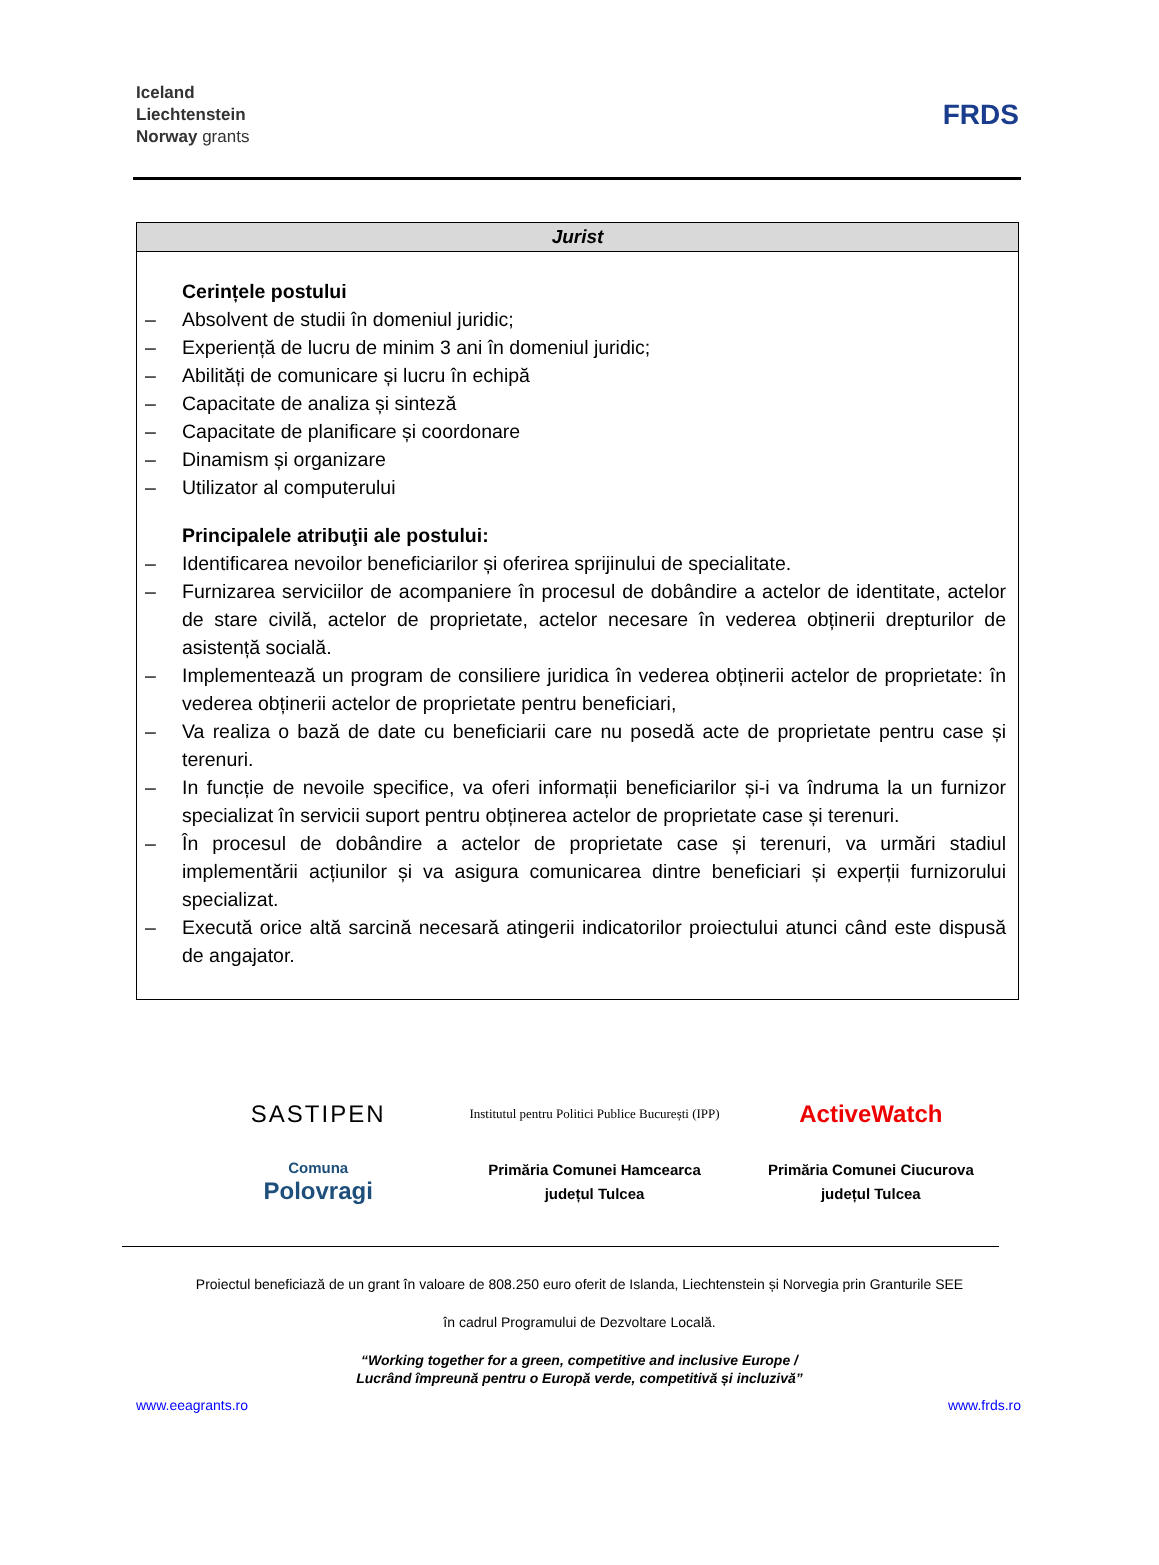Iceland
Liechtenstein
Norway grants
FRDS
| Jurist |
| --- |
| Cerințele postului – Absolvent de studii în domeniul juridic; – Experiență de lucru de minim 3 ani în domeniul juridic; – Abilități de comunicare și lucru în echipă – Capacitate de analiza și sinteză – Capacitate de planificare și coordonare – Dinamism și organizare – Utilizator al computerului Principalele atribuţii ale postului: – Identificarea nevoilor beneficiarilor și oferirea sprijinului de specialitate. – Furnizarea serviciilor de acompaniere în procesul de dobândire a actelor de identitate, actelor de stare civilă, actelor de proprietate, actelor necesare în vederea obținerii drepturilor de asistență socială. – Implementează un program de consiliere juridica în vederea obținerii actelor de proprietate: în vederea obținerii actelor de proprietate pentru beneficiari, – Va realiza o bază de date cu beneficiarii care nu posedă acte de proprietate pentru case și terenuri. – In funcție de nevoile specifice, va oferi informații beneficiarilor și-i va îndruma la un furnizor specializat în servicii suport pentru obținerea actelor de proprietate case și terenuri. – În procesul de dobândire a actelor de proprietate case și terenuri, va urmări stadiul implementării acțiunilor și va asigura comunicarea dintre beneficiari și experții furnizorului specializat. – Execută orice altă sarcină necesară atingerii indicatorilor proiectului atunci când este dispusă de angajator. |
SASTIPEN
Institutul pentru Politici Publice București (IPP)
ActiveWatch
Comuna
Polovragi
Primăria Comunei Hamcearca
județul Tulcea
Primăria Comunei Ciucurova
județul Tulcea
Proiectul beneficiază de un grant în valoare de 808.250 euro oferit de Islanda, Liechtenstein și Norvegia prin Granturile SEE
în cadrul Programului de Dezvoltare Locală.
“Working together for a green, competitive and inclusive Europe /
Lucrând împreună pentru o Europă verde, competitivă și incluzivă”
www.eeagrants.ro www.frds.ro